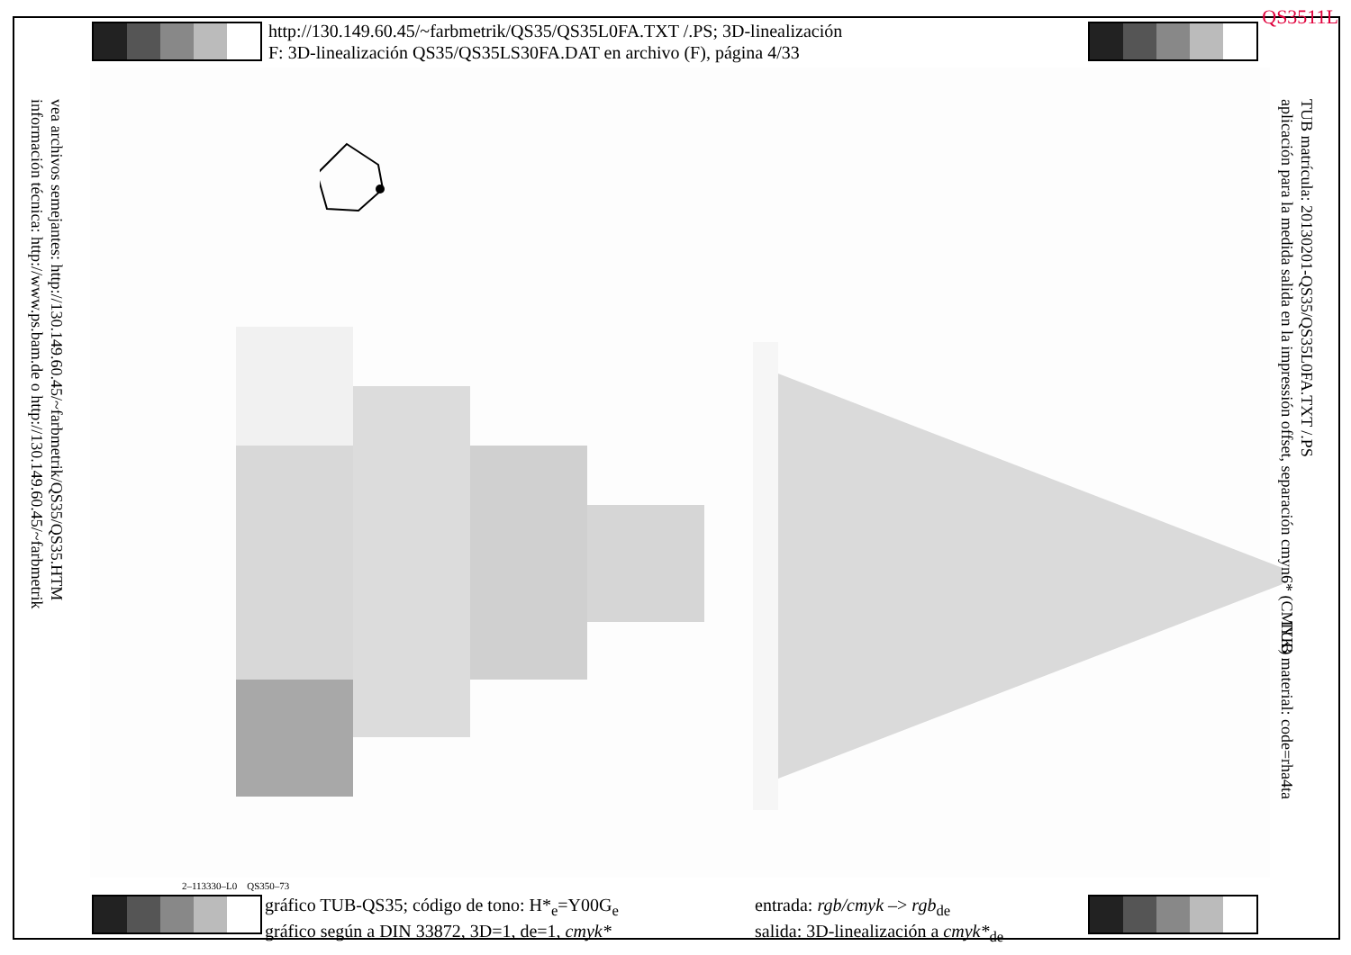QS3511L
http://130.149.60.45/~farbmetrik/QS35/QS35L0FA.TXT /.PS; 3D-linealización
F: 3D-linealización QS35/QS35LS30FA.DAT en archivo (F), página 4/33
2–113330–L0 QS350–73
gráfico TUB-QS35; código de tono: H*<sub>e</sub>=Y00G<sub>e</sub>
gráfico según a DIN 33872, 3D=1, de=1, cmyk*
entrada: rgb/cmyk –> rgb<sub>de</sub>
salida: 3D-linealización a cmyk*<sub>de</sub>
vea archivos semejantes: http://130.149.60.45/~farbmetrik/QS35/QS35.HTM
información técnica: http://www.ps.bam.de o http://130.149.60.45/~farbmetrik
TUB matrícula: 20130201-QS35/QS35L0FA.TXT /.PS
aplicación para la medida salida en la impressión offset, separación cmyn6* (CMYK)
TUB material: code=rha4ta